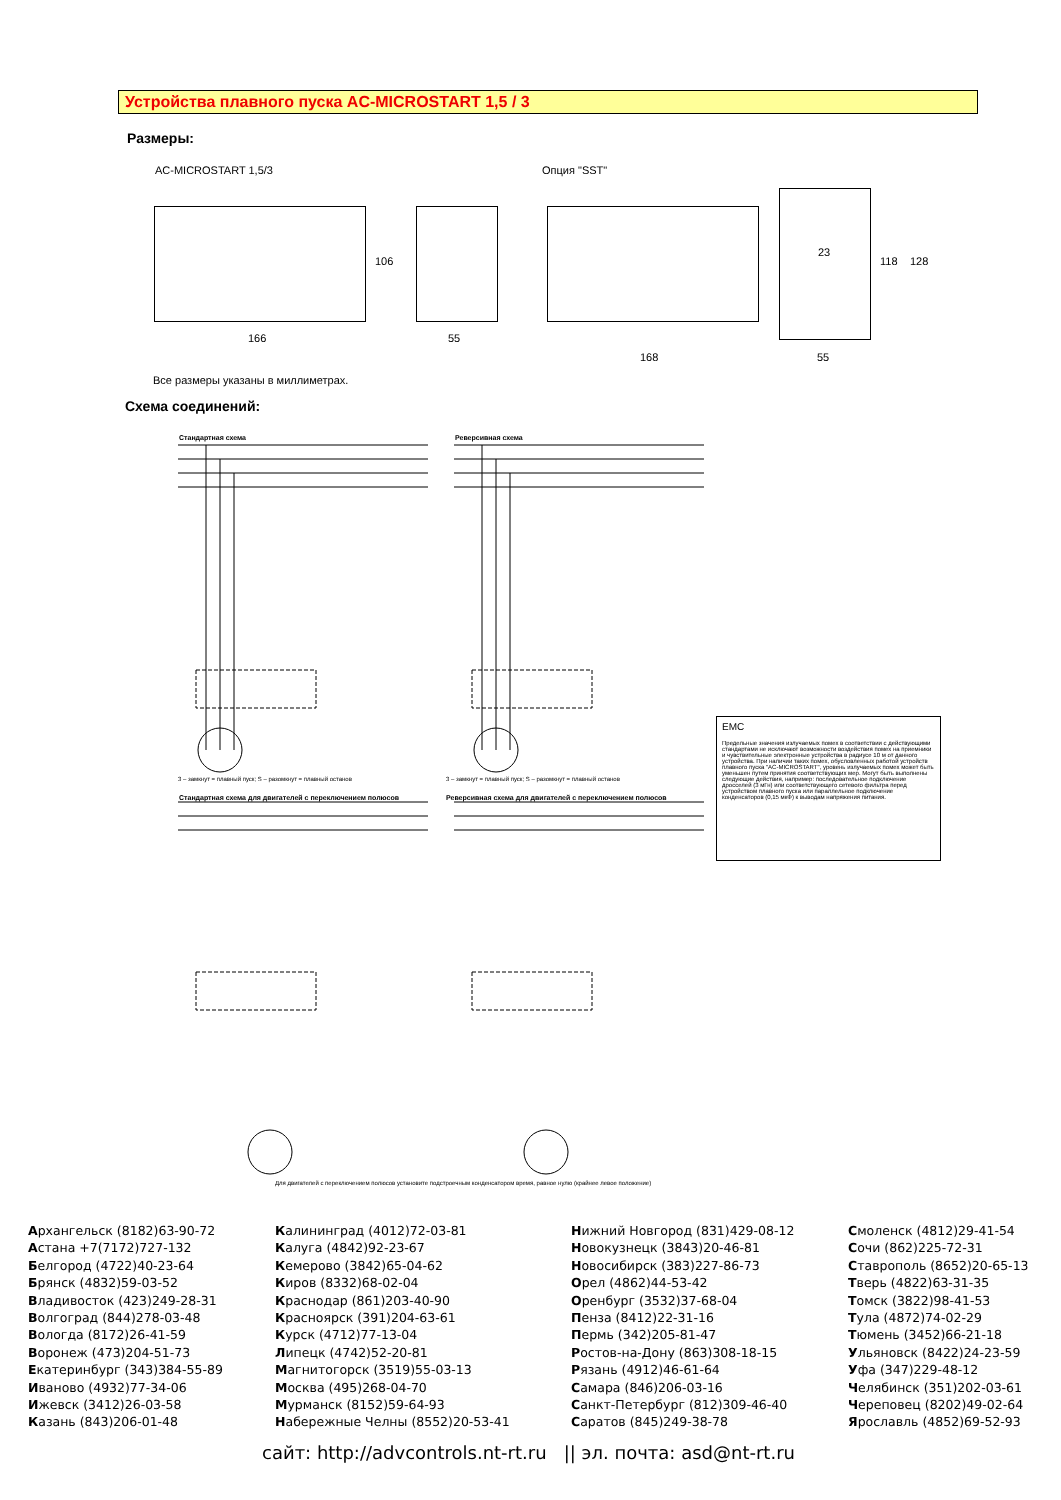Устройства плавного пуска AC-MICROSTART 1,5 / 3
Размеры:
AC-MICROSTART 1,5/3 Опция "SST"
166 55
168 55
106
23
118 128
Все размеры указаны в миллиметрах.
Схема соединений:
Стандартная схема Реверсивная схема
3 – замкнут = плавный пуск; S – разомкнут = плавный останов
3 – замкнут = плавный пуск; S – разомкнут = плавный останов
Стандартная схема для двигателей с переключением полюсов
Реверсивная схема для двигателей с переключением полюсов
Для двигателей с переключением полюсов установите подстроечным конденсатором время, равное нулю (крайнее левое положение)
EMC
Предельные значения излучаемых помех в соответствии с действующими стандартами не исключают возможности воздействия помех на приемники и чувствительные электронные устройства в радиусе 10 м от данного устройства. При наличии таких помех, обусловленных работой устройств плавного пуска "AC-MICROSTART", уровень излучаемых помех может быть уменьшен путем принятия соответствующих мер. Могут быть выполнены следующие действия, например: последовательное подключение дросселей (3 мГн) или соответствующего сетевого фильтра перед устройством плавного пуска или параллельное подключение конденсаторов (0,15 мкФ) к выводам напряжения питания.
Архангельск (8182)63-90-72
Астана +7(7172)727-132
Белгород (4722)40-23-64
Брянск (4832)59-03-52
Владивосток (423)249-28-31
Волгоград (844)278-03-48
Вологда (8172)26-41-59
Воронеж (473)204-51-73
Екатеринбург (343)384-55-89
Иваново (4932)77-34-06
Ижевск (3412)26-03-58
Казань (843)206-01-48
Калининград (4012)72-03-81
Калуга (4842)92-23-67
Кемерово (3842)65-04-62
Киров (8332)68-02-04
Краснодар (861)203-40-90
Красноярск (391)204-63-61
Курск (4712)77-13-04
Липецк (4742)52-20-81
Магнитогорск (3519)55-03-13
Москва (495)268-04-70
Мурманск (8152)59-64-93
Набережные Челны (8552)20-53-41
Нижний Новгород (831)429-08-12
Новокузнецк (3843)20-46-81
Новосибирск (383)227-86-73
Орел (4862)44-53-42
Оренбург (3532)37-68-04
Пенза (8412)22-31-16
Пермь (342)205-81-47
Ростов-на-Дону (863)308-18-15
Рязань (4912)46-61-64
Самара (846)206-03-16
Санкт-Петербург (812)309-46-40
Саратов (845)249-38-78
Смоленск (4812)29-41-54
Сочи (862)225-72-31
Ставрополь (8652)20-65-13
Тверь (4822)63-31-35
Томск (3822)98-41-53
Тула (4872)74-02-29
Тюмень (3452)66-21-18
Ульяновск (8422)24-23-59
Уфа (347)229-48-12
Челябинск (351)202-03-61
Череповец (8202)49-02-64
Ярославль (4852)69-52-93
сайт: http://advcontrols.nt-rt.ru || эл. почта: asd@nt-rt.ru